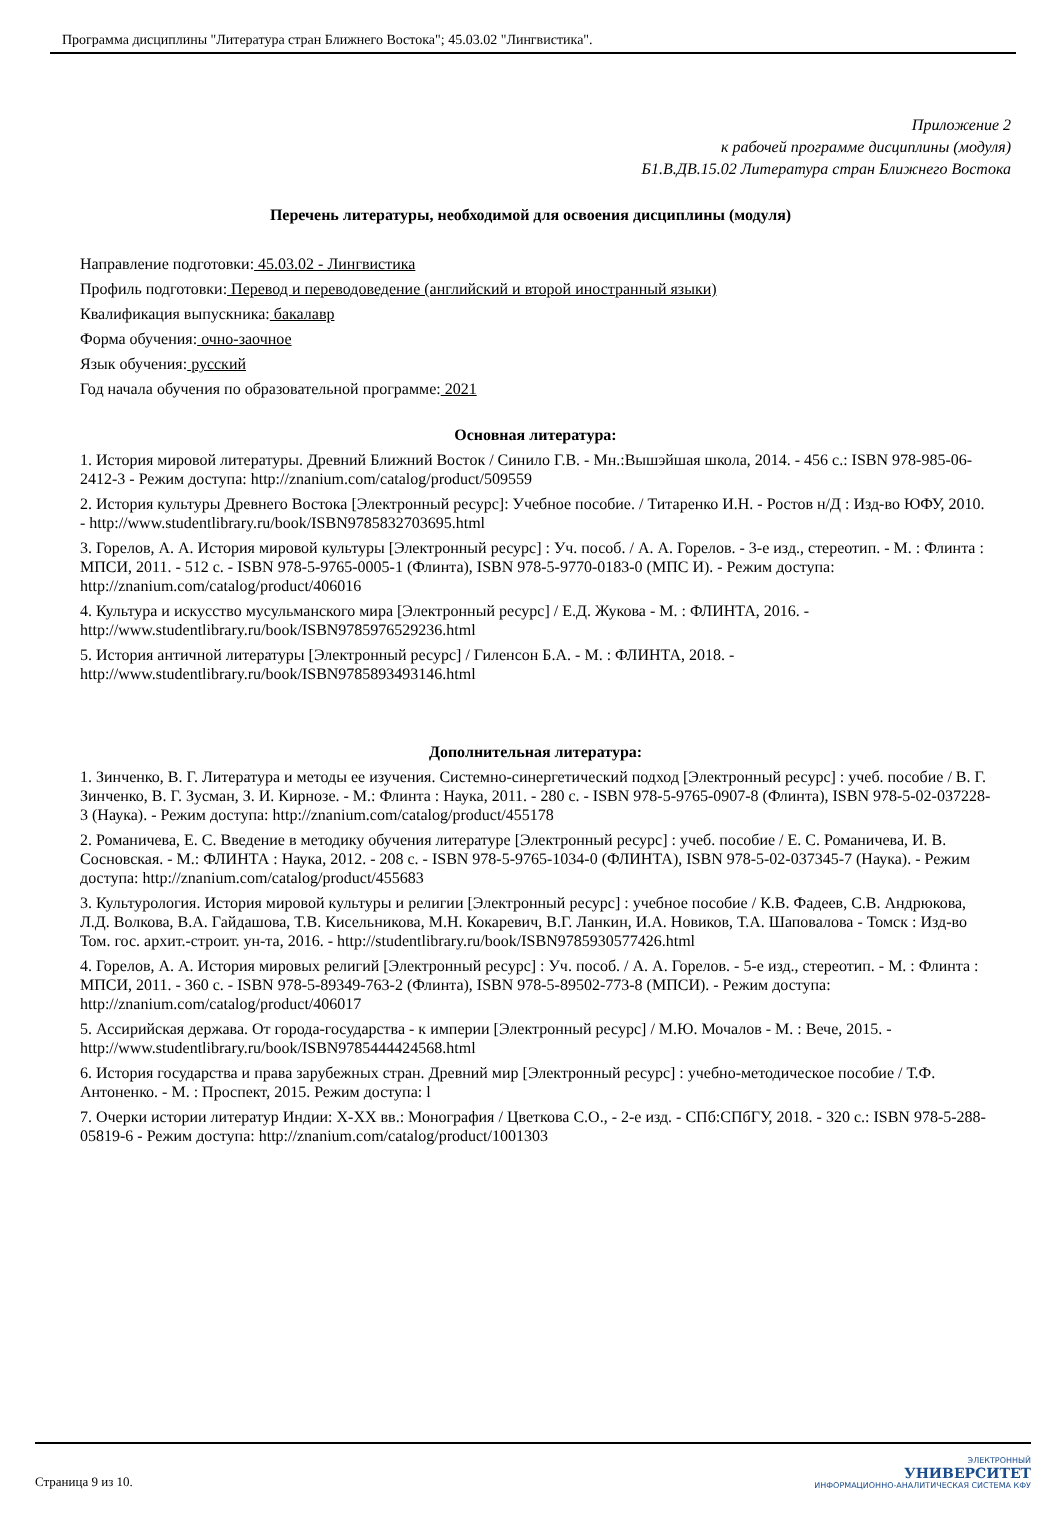Программа дисциплины "Литература стран Ближнего Востока"; 45.03.02 "Лингвистика".
Приложение 2
к рабочей программе дисциплины (модуля)
Б1.В.ДВ.15.02 Литература стран Ближнего Востока
Перечень литературы, необходимой для освоения дисциплины (модуля)
Направление подготовки: 45.03.02 - Лингвистика
Профиль подготовки: Перевод и переводоведение (английский и второй иностранный языки)
Квалификация выпускника: бакалавр
Форма обучения: очно-заочное
Язык обучения: русский
Год начала обучения по образовательной программе: 2021
Основная литература:
1. История мировой литературы. Древний Ближний Восток / Синило Г.В. - Мн.:Вышэйшая школа, 2014. - 456 с.: ISBN 978-985-06-2412-3 - Режим доступа: http://znanium.com/catalog/product/509559
2. История культуры Древнего Востока [Электронный ресурс]: Учебное пособие. / Титаренко И.Н. - Ростов н/Д : Изд-во ЮФУ, 2010. - http://www.studentlibrary.ru/book/ISBN9785832703695.html
3. Горелов, А. А. История мировой культуры [Электронный ресурс] : Уч. пособ. / А. А. Горелов. - 3-е изд., стереотип. - М. : Флинта : МПСИ, 2011. - 512 с. - ISBN 978-5-9765-0005-1 (Флинта), ISBN 978-5-9770-0183-0 (МПС И). - Режим доступа: http://znanium.com/catalog/product/406016
4. Культура и искусство мусульманского мира [Электронный ресурс] / Е.Д. Жукова - М. : ФЛИНТА, 2016. - http://www.studentlibrary.ru/book/ISBN9785976529236.html
5. История античной литературы [Электронный ресурс] / Гиленсон Б.А. - М. : ФЛИНТА, 2018. - http://www.studentlibrary.ru/book/ISBN9785893493146.html
Дополнительная литература:
1. Зинченко, В. Г. Литература и методы ее изучения. Системно-синергетический подход [Электронный ресурс] : учеб. пособие / В. Г. Зинченко, В. Г. Зусман, З. И. Кирнозе. - М.: Флинта : Наука, 2011. - 280 с. - ISBN 978-5-9765-0907-8 (Флинта), ISBN 978-5-02-037228-3 (Наука). - Режим доступа: http://znanium.com/catalog/product/455178
2. Романичева, Е. С. Введение в методику обучения литературе [Электронный ресурс] : учеб. пособие / Е. С. Романичева, И. В. Сосновская. - М.: ФЛИНТА : Наука, 2012. - 208 с. - ISBN 978-5-9765-1034-0 (ФЛИНТА), ISBN 978-5-02-037345-7 (Наука). - Режим доступа: http://znanium.com/catalog/product/455683
3. Культурология. История мировой культуры и религии [Электронный ресурс] : учебное пособие / К.В. Фадеев, С.В. Андрюкова, Л.Д. Волкова, В.А. Гайдашова, Т.В. Кисельникова, М.Н. Кокаревич, В.Г. Ланкин, И.А. Новиков, Т.А. Шаповалова - Томск : Изд-во Том. гос. архит.-строит. ун-та, 2016. - http://studentlibrary.ru/book/ISBN9785930577426.html
4. Горелов, А. А. История мировых религий [Электронный ресурс] : Уч. пособ. / А. А. Горелов. - 5-е изд., стереотип. - М. : Флинта : МПСИ, 2011. - 360 с. - ISBN 978-5-89349-763-2 (Флинта), ISBN 978-5-89502-773-8 (МПСИ). - Режим доступа: http://znanium.com/catalog/product/406017
5. Ассирийская держава. От города-государства - к империи [Электронный ресурс] / М.Ю. Мочалов - М. : Вече, 2015. - http://www.studentlibrary.ru/book/ISBN9785444424568.html
6. История государства и права зарубежных стран. Древний мир [Электронный ресурс] : учебно-методическое пособие / Т.Ф. Антоненко. - М. : Проспект, 2015. Режим доступа: l
7. Очерки истории литератур Индии: X-XX вв.: Монография / Цветкова С.О., - 2-е изд. - СПб:СПбГУ, 2018. - 320 с.: ISBN 978-5-288-05819-6 - Режим доступа: http://znanium.com/catalog/product/1001303
Страница 9 из 10.
ЭЛЕКТРОННЫЙ
УНИВЕРСИТЕТ
ИНФОРМАЦИОННО-АНАЛИТИЧЕСКАЯ СИСТЕМА КФУ